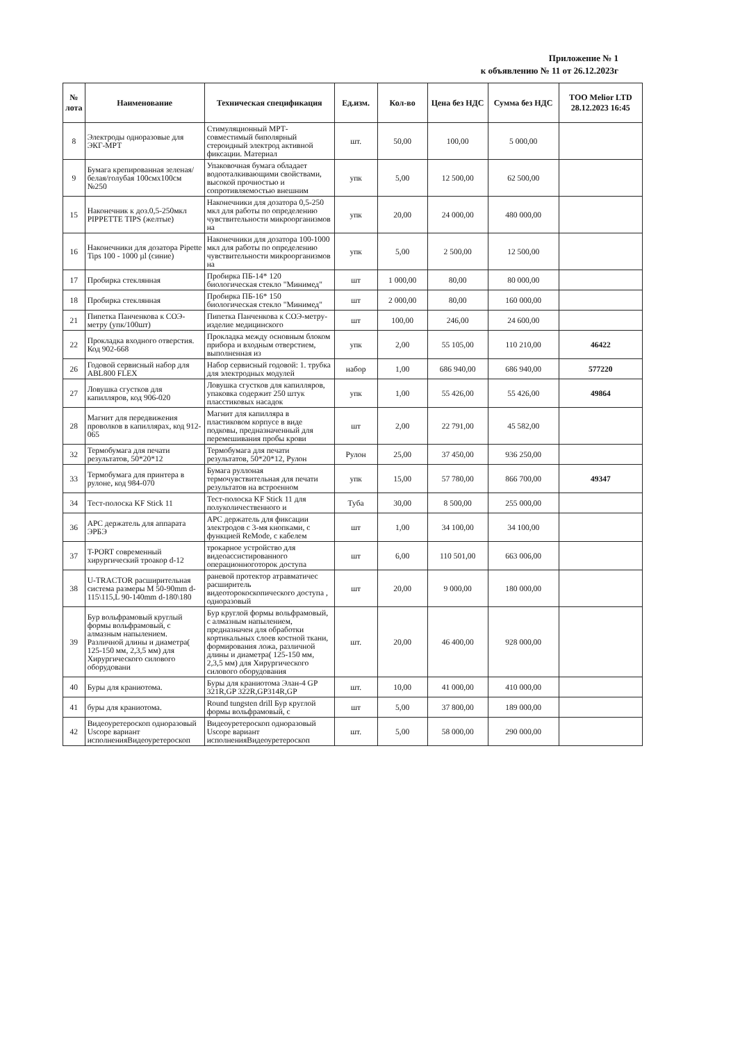Приложение № 1
к объявлению № 11 от 26.12.2023г
| № лота | Наименование | Техническая спецификация | Ед.изм. | Кол-во | Цена без НДС | Сумма без НДС | ТОО Melior LTD 28.12.2023 16:45 |
| --- | --- | --- | --- | --- | --- | --- | --- |
| 8 | Электроды одноразовые для ЭКГ-МРТ | Стимуляционный МРТ-совместимый биполярный стероидный электрод активной фиксации. Материал | шт. | 50,00 | 100,00 | 5 000,00 | |
| 9 | Бумага крепированная зеленая/белая/голубая 100смх100см №250 | Упаковочная бумага обладает водооталкивающими свойствами, высокой прочностью и сопротивляемостью внешним | упк | 5,00 | 12 500,00 | 62 500,00 | |
| 15 | Наконечник к доз.0,5-250мкл PIPPETTE TIPS (желтые) | Наконечники для дозатора 0,5-250 мкл для работы по определению чувствительности микроорганизмов на | упк | 20,00 | 24 000,00 | 480 000,00 | |
| 16 | Наконечники для дозатора Pipette Tips 100 - 1000 µl (синие) | Наконечники для дозатора 100-1000 мкл для работы по определению чувствительности микроорганизмов на | упк | 5,00 | 2 500,00 | 12 500,00 | |
| 17 | Пробирка стеклянная | Пробирка ПБ-14* 120 биологическая стекло "Минимед" | шт | 1 000,00 | 80,00 | 80 000,00 | |
| 18 | Пробирка стеклянная | Пробирка ПБ-16* 150 биологическая стекло "Минимед" | шт | 2 000,00 | 80,00 | 160 000,00 | |
| 21 | Пипетка Панченкова к СОЭ-метру (упк/100шт) | Пипетка Панченкова к СОЭ-метру-изделие медицинского | шт | 100,00 | 246,00 | 24 600,00 | |
| 22 | Прокладка входного отверстия. Код 902-668 | Прокладка между основным блоком прибора и входным отверстием, выполненная из | упк | 2,00 | 55 105,00 | 110 210,00 | 46422 |
| 26 | Годовой сервисный набор для ABL800 FLEX | Набор сервисный годовой: 1. трубка для электродных модулей | набор | 1,00 | 686 940,00 | 686 940,00 | 577220 |
| 27 | Ловушка сгустков для капилляров, код 906-020 | Ловушка сгустков для капилляров, упаковка содержит 250 штук пласстиковых насадок | упк | 1,00 | 55 426,00 | 55 426,00 | 49864 |
| 28 | Магнит для передвижения проволков в капиллярах, код 912-065 | Магнит для капилляра в пластиковом корпусе в виде подковы, предназначенный для перемешивания пробы крови | шт | 2,00 | 22 791,00 | 45 582,00 | |
| 32 | Термобумага для печати результатов, 50*20*12 | Термобумага для печати результатов, 50*20*12, Рулон | Рулон | 25,00 | 37 450,00 | 936 250,00 | |
| 33 | Термобумага для принтера в рулоне, код 984-070 | Бумага руллоная термочувствительная для печати результатов на встроенном | упк | 15,00 | 57 780,00 | 866 700,00 | 49347 |
| 34 | Тест-полоска KF Stick 11 | Тест-полоска KF Stick 11 для полуколичественного и | Туба | 30,00 | 8 500,00 | 255 000,00 | |
| 36 | APC держатель для аппарата ЭРБЭ | APC держатель для фиксации электродов с 3-мя кнопками, с функцией ReMode, с кабелем | шт | 1,00 | 34 100,00 | 34 100,00 | |
| 37 | T-PORT современный хирургический троакор d-12 | трокарное устройство для видеоассистированного операционноготорок доступа | шт | 6,00 | 110 501,00 | 663 006,00 | |
| 38 | U-TRACTOR расширительная система размеры M 50-90mm d-115\115,L 90-140mm d-180\180 | раневой протектор атравматичес расширитель видеоторокоскопического доступа , одноразовый | шт | 20,00 | 9 000,00 | 180 000,00 | |
| 39 | Бур вольфрамовый круглый формы вольфрамовый, с алмазным напылением. Различной длины и диаметра( 125-150 мм, 2,3,5 мм) для Хирургического силового оборудовани | Бур круглой формы вольфрамовый, с алмазным напылением, предназначен для обработки кортикальных слоев костной ткани, формирования ложа, различной длины и диаметра( 125-150 мм, 2,3,5 мм) для Хирургического силового оборудования | шт. | 20,00 | 46 400,00 | 928 000,00 | |
| 40 | Буры для краниотома. | Буры для краниотома Элан-4 GP 321R,GP 322R,GP314R,GP | шт. | 10,00 | 41 000,00 | 410 000,00 | |
| 41 | буры для краниотома. | Round tungsten drill Бур круглой формы вольфрамовый, с | шт | 5,00 | 37 800,00 | 189 000,00 | |
| 42 | Видеоуретероскоп одноразовый Uscope вариант исполненияВидеоуретероскоп | Видеоуретероскоп одноразовый Uscope вариант исполненияВидеоуретероскоп | шт. | 5,00 | 58 000,00 | 290 000,00 | |